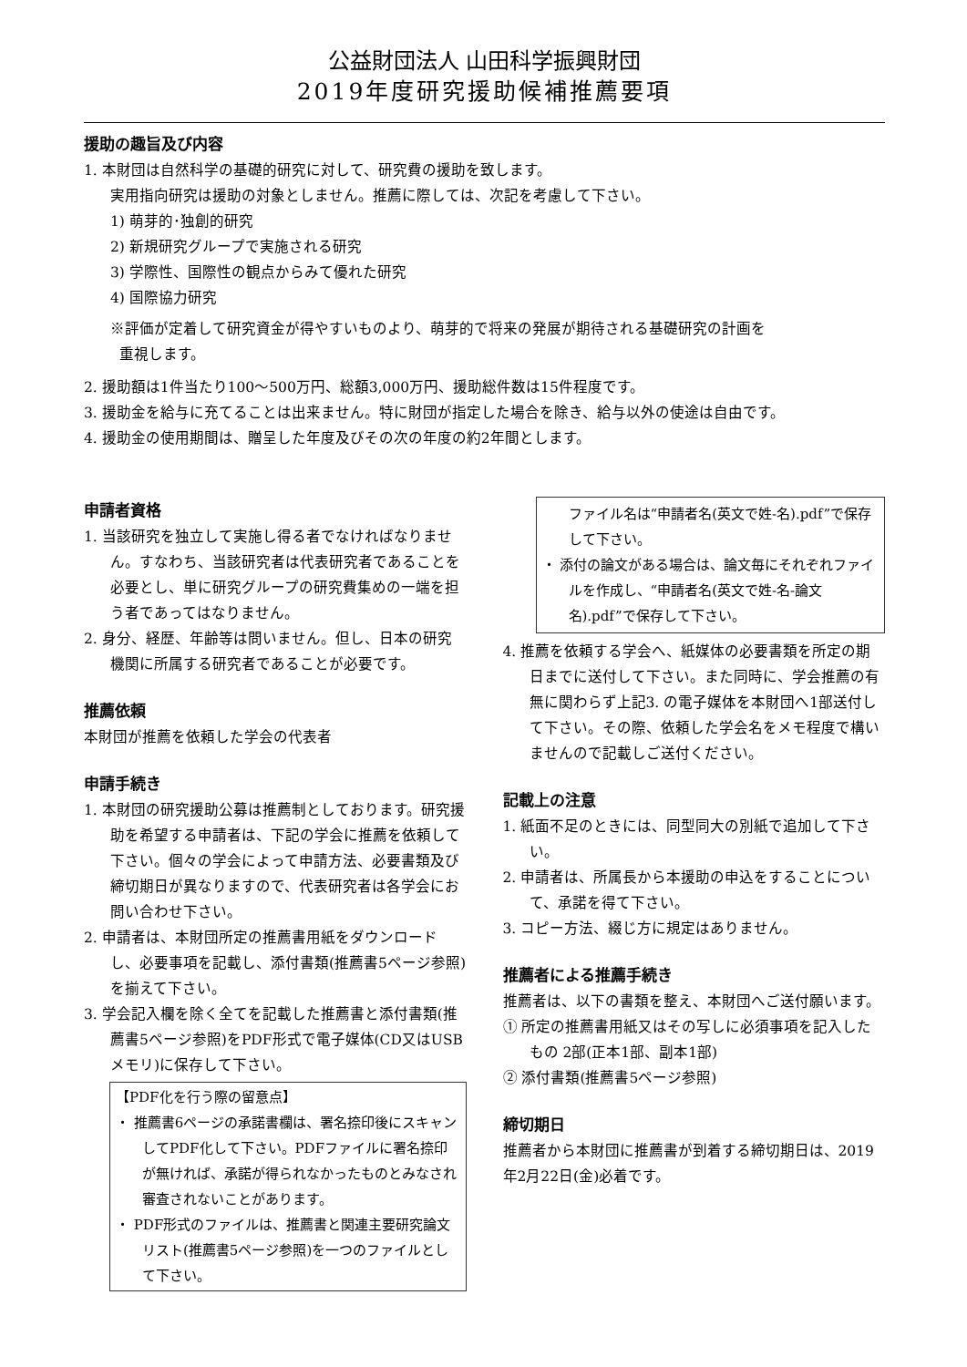公益財団法人 山田科学振興財団
2019年度研究援助候補推薦要項
援助の趣旨及び内容
1. 本財団は自然科学の基礎的研究に対して、研究費の援助を致します。
実用指向研究は援助の対象としません。推薦に際しては、次記を考慮して下さい。
1) 萌芽的･独創的研究
2) 新規研究グループで実施される研究
3) 学際性、国際性の観点からみて優れた研究
4) 国際協力研究
※評価が定着して研究資金が得やすいものより、萌芽的で将来の発展が期待される基礎研究の計画を
重視します。
2. 援助額は1件当たり100～500万円、総額3,000万円、援助総件数は15件程度です。
3. 援助金を給与に充てることは出来ません。特に財団が指定した場合を除き、給与以外の使途は自由です。
4. 援助金の使用期間は、贈呈した年度及びその次の年度の約2年間とします。
申請者資格
1. 当該研究を独立して実施し得る者でなければなりません。すなわち、当該研究者は代表研究者であることを必要とし、単に研究グループの研究費集めの一端を担う者であってはなりません。
2. 身分、経歴、年齢等は問いません。但し、日本の研究機関に所属する研究者であることが必要です。
推薦依頼
本財団が推薦を依頼した学会の代表者
申請手続き
1. 本財団の研究援助公募は推薦制としております。研究援助を希望する申請者は、下記の学会に推薦を依頼して下さい。個々の学会によって申請方法、必要書類及び締切期日が異なりますので、代表研究者は各学会にお問い合わせ下さい。
2. 申請者は、本財団所定の推薦書用紙をダウンロードし、必要事項を記載し、添付書類(推薦書5ページ参照)を揃えて下さい。
3. 学会記入欄を除く全てを記載した推薦書と添付書類(推薦書5ページ参照)をPDF形式で電子媒体(CD又はUSBメモリ)に保存して下さい。
【PDF化を行う際の留意点】
・ 推薦書6ページの承諾書欄は、署名捺印後にスキャンしてPDF化して下さい。PDFファイルに署名捺印が無ければ、承諾が得られなかったものとみなされ審査されないことがあります。
・ PDF形式のファイルは、推薦書と関連主要研究論文リスト(推薦書5ページ参照)を一つのファイルとして下さい。
ファイル名は“申請者名(英文で姓-名).pdf”で保存して下さい。
・ 添付の論文がある場合は、論文毎にそれぞれファイルを作成し、“申請者名(英文で姓-名-論文名).pdf”で保存して下さい。
4. 推薦を依頼する学会へ、紙媒体の必要書類を所定の期日までに送付して下さい。また同時に、学会推薦の有無に関わらず上記3. の電子媒体を本財団へ1部送付して下さい。その際、依頼した学会名をメモ程度で構いませんので記載しご送付ください。
記載上の注意
1. 紙面不足のときには、同型同大の別紙で追加して下さい。
2. 申請者は、所属長から本援助の申込をすることについて、承諾を得て下さい。
3. コピー方法、綴じ方に規定はありません。
推薦者による推薦手続き
推薦者は、以下の書類を整え、本財団へご送付願います。
① 所定の推薦書用紙又はその写しに必須事項を記入したもの 2部(正本1部、副本1部)
② 添付書類(推薦書5ページ参照)
締切期日
推薦者から本財団に推薦書が到着する締切期日は、2019年2月22日(金)必着です。